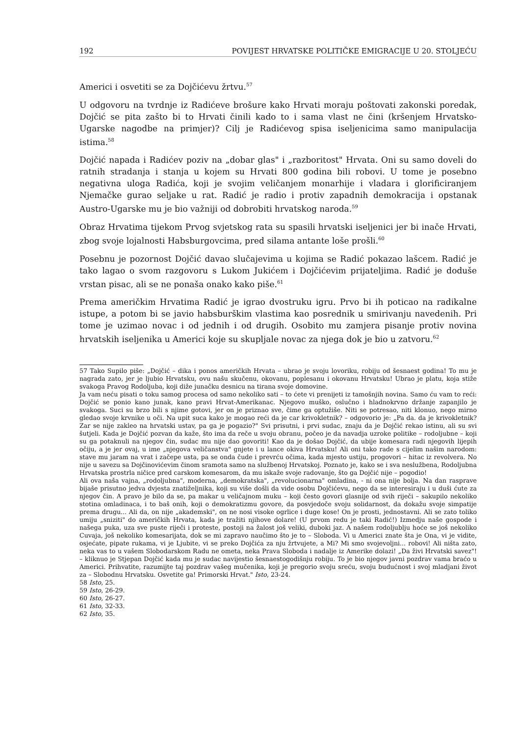192 POVIJEST HRVATSKE POLITIČKE EMIGRACIJE U 20. STOLJEĆU
Americi i osvetiti se za Dojčićevu žrtvu.<sup>57</sup>
U odgovoru na tvrdnje iz Radićeve brošure kako Hrvati moraju poštovati zakonski poredak, Dojčić se pita zašto bi to Hrvati činili kado to i sama vlast ne čini (kršenjem Hrvatsko-Ugarske nagodbe na primjer)? Cilj je Radićevog spisa iseljenicima samo manipulacija istima.<sup>58</sup>
Dojčić napada i Radićev poziv na „dobar glas" i „razboritost" Hrvata. Oni su samo doveli do ratnih stradanja i stanja u kojem su Hrvati 800 godina bili robovi. U tome je posebno negativna uloga Radića, koji je svojim veličanjem monarhije i vladara i glorificiranjem Njemačke gurao seljake u rat. Radić je radio i protiv zapadnih demokracija i opstanak Austro-Ugarske mu je bio važniji od dobrobiti hrvatskog naroda.<sup>59</sup>
Obraz Hrvatima tijekom Prvog svjetskog rata su spasili hrvatski iseljenici jer bi inače Hrvati, zbog svoje lojalnosti Habsburgovcima, pred silama antante loše prošli.<sup>60</sup>
Posebnu je pozornost Dojčić davao slučajevima u kojima se Radić pokazao lašcem. Radić je tako lagao o svom razgovoru s Lukom Jukićem i Dojčićevim prijateljima. Radić je doduše vrstan pisac, ali se ne ponaša onako kako piše.<sup>61</sup>
Prema američkim Hrvatima Radić je igrao dvostruku igru. Prvo bi ih poticao na radikalne istupe, a potom bi se javio habsburškim vlastima kao posrednik u smirivanju navedenih. Pri tome je uzimao novac i od jednih i od drugih. Osobito mu zamjera pisanje protiv novina hrvatskih iseljenika u Americi koje su skupljale novac za njega dok je bio u zatvoru.<sup>62</sup>
57 Tako Supilo piše: „Dojčić – dika i ponos američkih Hrvata – ubrao je svoju lovoriku, robiju od šesnaest godina! To mu je nagrada zato, jer je ljubio Hrvatsku, ovu našu skučenu, okovanu, poplesanu i okovanu Hrvatsku! Ubrao je platu, koja stiže svakoga Pravog Rodoljuba, koji diže junačku desnicu na tirana svoje domovine.
Ja vam neću pisati o toku samog procesa od samo nekoliko sati – to ćete vi prenijeti iz tamošnjih novina. Samo ću vam to reći: Dojčić se ponio kano junak, kano pravi Hrvat-Amerikanac. Njegovo muško, oslučno i hladnokrvno držanje zapanjilo je svakoga. Suci su brzo bili s njime gotovi, jer on je priznao sve, čime ga optužiše. Niti se potresao, niti klonuo, nego mirno gledao svoje krvnike u oči. Na upit suca kako je mogao reći da je car krivokletnik? – odgovorio je: „Pa da. da je krivokletnik? Zar se nije zakleo na hrvatski ustav, pa ga je pogazio?" Svi prisutni, i prvi sudac, znaju da je Dojčić rekao istinu, ali su svi šutjeli. Kada je Dojčić pozvan da kaže, što ima da reče u svoju obranu, počeo je da navadja uzroke politike – rodoljubne – koji su ga potaknuli na njegov čin, sudac mu nije dao govoriti! Kao da je došao Dojčić, da ubije komesara radi njegovih lijepih očiju, a je jer ovaj, u ime „njegova veličanstva" gnjete i u lance okiva Hrvatsku! Ali oni tako rade s cijelim našim narodom: stave mu jaram na vrat i začepe usta, pa se onda čude i prevrću očima, kada mjesto ustiju, progovori – hitac iz revolvera. No nije u savezu sa Dojčinovićevim činom sramota samo na službenoj Hrvatskoj. Poznato je, kako se i sva neslužbena, Rodoljubna Hrvatska prostrla ničice pred carskom komesarom, da mu iskaže svoje radovanje, što ga Dojčić nije – pogodio!
Ali ova naša vajna, „rodoljubna", moderna, „demokratska", „revolucionarna" omladina, - ni ona nije bolja. Na dan rasprave bijaše prisutno jedva dvjesta znatiželjnika, koji su više došli da vide osobu Dojčićevu, nego da se interesiraju i u duši ćute za njegov čin. A pravo je bilo da se, pa makar u veličajnom muku – koji često govori glasnije od svih riječi – sakupilo nekoliko stotina omladinaca, i to baš onih, koji o demokratizmu govore, da posvjedoče svoju solidarnost, da dokažu svoje simpatije prema drugu... Ali da, on nije „akademski", on ne nosi visoke ogrlice i duge kose! On je prosti, jednostavni. Ali se zato toliko umiju „sniziti" do američkih Hrvata, kada je tražiti njihove dolare! (U prvom redu je taki Radić!) Izmedju naše gospode i našega puka, uza sve puste riječi i proteste, postoji na žalost još veliki, duboki jaz. A našem rodoljublju hoće se još nekoliko Cuvaja, još nekoliko komesarijata, dok se mi zapravo naučimo što je to – Sloboda. Vi u Americi znate šta je Ona, vi je vidite, osjećate, pipate rukama, vi je Ljubite, vi se preko Dojčića za nju žrtvujete, a Mi? Mi smo svojevoljni... robovi! Ali ništa zato, neka vas to u vašem Slobodarskom Radu ne ometa, neka Prava Sloboda i nadalje iz Amerike dolazi! „Da živi Hrvatski savez"! – kliknuo je Stjepan Dojčić kada mu je sudac navijestio šesnaestogodišnju robiju. To je bio njegov javni pozdrav vama braćo u Americi. Prihvatite, razumijte taj pozdrav vašeg mučenika, koji je pregorio svoju sreću, svoju budućnost i svoj mladjani život za – Slobodnu Hrvatsku. Osvetite ga! Primorski Hrvat." Isto, 23-24.
58 Isto, 25.
59 Isto, 26-29.
60 Isto, 26-27.
61 Isto, 32-33.
62 Isto, 35.